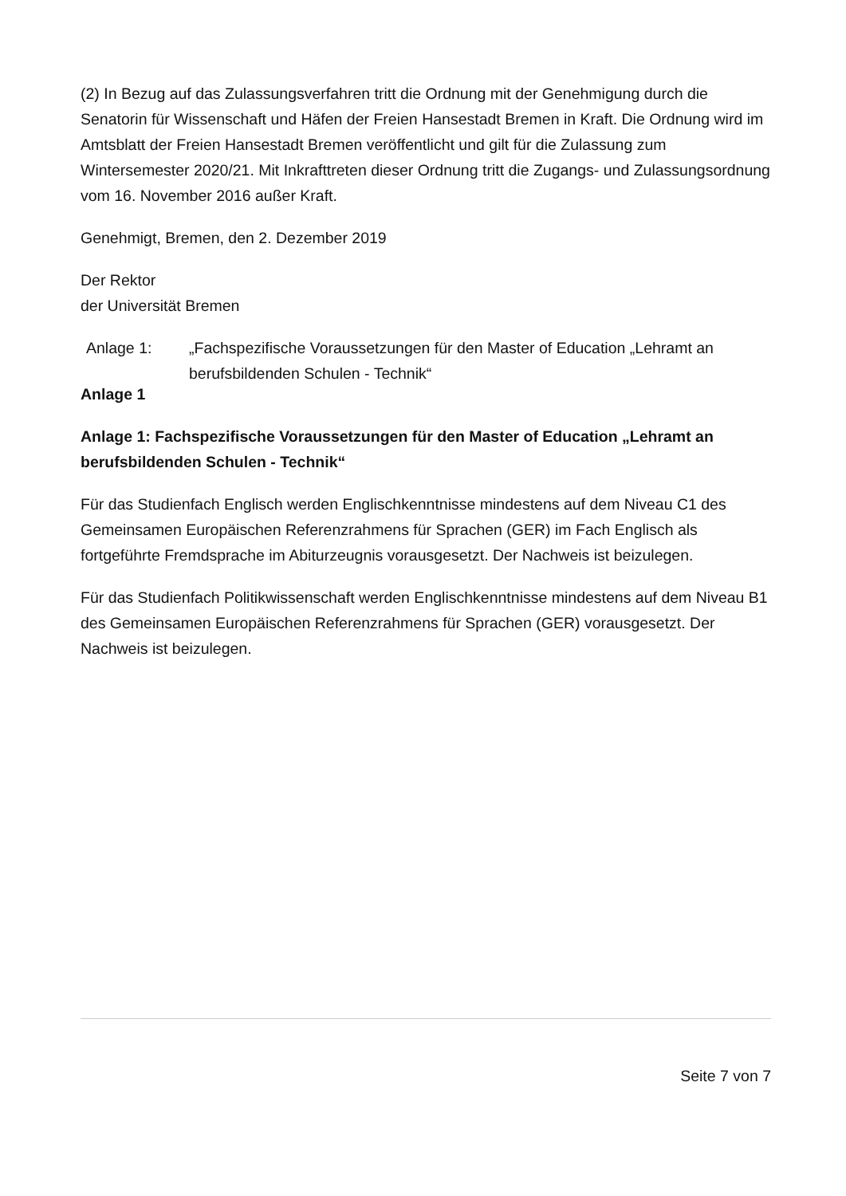(2) In Bezug auf das Zulassungsverfahren tritt die Ordnung mit der Genehmigung durch die Senatorin für Wissenschaft und Häfen der Freien Hansestadt Bremen in Kraft. Die Ordnung wird im Amtsblatt der Freien Hansestadt Bremen veröffentlicht und gilt für die Zulassung zum Wintersemester 2020/21. Mit Inkrafttreten dieser Ordnung tritt die Zugangs- und Zulassungsordnung vom 16. November 2016 außer Kraft.
Genehmigt, Bremen, den 2. Dezember 2019
Der Rektor
der Universität Bremen
| Anlage 1: | „Fachspezifische Voraussetzungen für den Master of Education „Lehramt an berufsbildenden Schulen - Technik“ |
Anlage 1
Anlage 1: Fachspezifische Voraussetzungen für den Master of Education „Lehramt an berufsbildenden Schulen - Technik“
Für das Studienfach Englisch werden Englischkenntnisse mindestens auf dem Niveau C1 des Gemeinsamen Europäischen Referenzrahmens für Sprachen (GER) im Fach Englisch als fortgeführte Fremdsprache im Abiturzeugnis vorausgesetzt. Der Nachweis ist beizulegen.
Für das Studienfach Politikwissenschaft werden Englischkenntnisse mindestens auf dem Niveau B1 des Gemeinsamen Europäischen Referenzrahmens für Sprachen (GER) vorausgesetzt. Der Nachweis ist beizulegen.
Seite 7 von 7